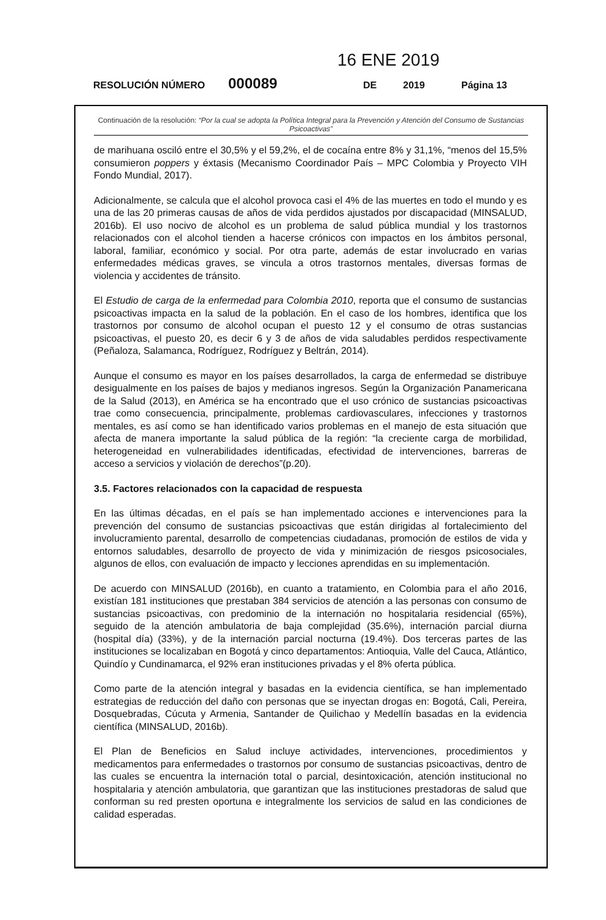16 ENE 2019
RESOLUCIÓN NÚMERO 000089 DE 2019 Página 13
Continuación de la resolución: “Por la cual se adopta la Política Integral para la Prevención y Atención del Consumo de Sustancias Psicoactivas”
de marihuana osciló entre el 30,5% y el 59,2%, el de cocaína entre 8% y 31,1%, “menos del 15,5% consumieron poppers y éxtasis (Mecanismo Coordinador País – MPC Colombia y Proyecto VIH Fondo Mundial, 2017).
Adicionalmente, se calcula que el alcohol provoca casi el 4% de las muertes en todo el mundo y es una de las 20 primeras causas de años de vida perdidos ajustados por discapacidad (MINSALUD, 2016b). El uso nocivo de alcohol es un problema de salud pública mundial y los trastornos relacionados con el alcohol tienden a hacerse crónicos con impactos en los ámbitos personal, laboral, familiar, económico y social. Por otra parte, además de estar involucrado en varias enfermedades médicas graves, se vincula a otros trastornos mentales, diversas formas de violencia y accidentes de tránsito.
El Estudio de carga de la enfermedad para Colombia 2010, reporta que el consumo de sustancias psicoactivas impacta en la salud de la población. En el caso de los hombres, identifica que los trastornos por consumo de alcohol ocupan el puesto 12 y el consumo de otras sustancias psicoactivas, el puesto 20, es decir 6 y 3 de años de vida saludables perdidos respectivamente (Peñaloza, Salamanca, Rodríguez, Rodríguez y Beltrán, 2014).
Aunque el consumo es mayor en los países desarrollados, la carga de enfermedad se distribuye desigualmente en los países de bajos y medianos ingresos. Según la Organización Panamericana de la Salud (2013), en América se ha encontrado que el uso crónico de sustancias psicoactivas trae como consecuencia, principalmente, problemas cardiovasculares, infecciones y trastornos mentales, es así como se han identificado varios problemas en el manejo de esta situación que afecta de manera importante la salud pública de la región: “la creciente carga de morbilidad, heterogeneidad en vulnerabilidades identificadas, efectividad de intervenciones, barreras de acceso a servicios y violación de derechos”(p.20).
3.5. Factores relacionados con la capacidad de respuesta
En las últimas décadas, en el país se han implementado acciones e intervenciones para la prevención del consumo de sustancias psicoactivas que están dirigidas al fortalecimiento del involucramiento parental, desarrollo de competencias ciudadanas, promoción de estilos de vida y entornos saludables, desarrollo de proyecto de vida y minimización de riesgos psicosociales, algunos de ellos, con evaluación de impacto y lecciones aprendidas en su implementación.
De acuerdo con MINSALUD (2016b), en cuanto a tratamiento, en Colombia para el año 2016, existían 181 instituciones que prestaban 384 servicios de atención a las personas con consumo de sustancias psicoactivas, con predominio de la internación no hospitalaria residencial (65%), seguido de la atención ambulatoria de baja complejidad (35.6%), internación parcial diurna (hospital día) (33%), y de la internación parcial nocturna (19.4%). Dos terceras partes de las instituciones se localizaban en Bogotá y cinco departamentos: Antioquia, Valle del Cauca, Atlántico, Quindío y Cundinamarca, el 92% eran instituciones privadas y el 8% oferta pública.
Como parte de la atención integral y basadas en la evidencia científica, se han implementado estrategias de reducción del daño con personas que se inyectan drogas en: Bogotá, Cali, Pereira, Dosquebradas, Cúcuta y Armenia, Santander de Quilichao y Medellín basadas en la evidencia científica (MINSALUD, 2016b).
El Plan de Beneficios en Salud incluye actividades, intervenciones, procedimientos y medicamentos para enfermedades o trastornos por consumo de sustancias psicoactivas, dentro de las cuales se encuentra la internación total o parcial, desintoxicación, atención institucional no hospitalaria y atención ambulatoria, que garantizan que las instituciones prestadoras de salud que conforman su red presten oportuna e integralmente los servicios de salud en las condiciones de calidad esperadas.